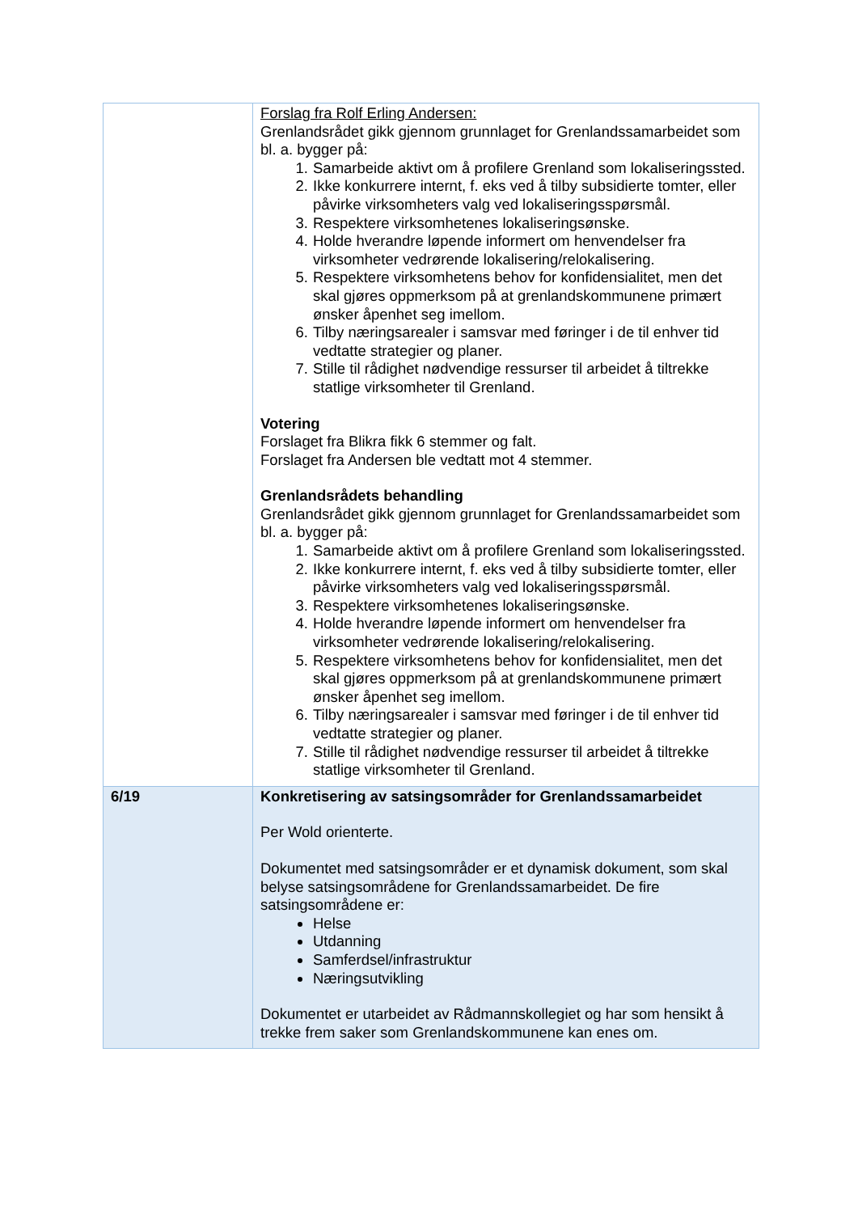| | Forslag fra Rolf Erling Andersen: Grenlandsrådet gikk gjennom grunnlaget for Grenlandssamarbeidet som bl. a. bygger på: 1. Samarbeide aktivt om å profilere Grenland som lokaliseringssted. 2. Ikke konkurrere internt, f. eks ved å tilby subsidierte tomter, eller påvirke virksomheters valg ved lokaliseringsspørsmål. 3. Respektere virksomhetenes lokaliseringsønske. 4. Holde hverandre løpende informert om henvendelser fra virksomheter vedrørende lokalisering/relokalisering. 5. Respektere virksomhetens behov for konfidensialitet, men det skal gjøres oppmerksom på at grenlandskommunene primært ønsker åpenhet seg imellom. 6. Tilby næringsarealer i samsvar med føringer i de til enhver tid vedtatte strategier og planer. 7. Stille til rådighet nødvendige ressurser til arbeidet å tiltrekke statlige virksomheter til Grenland. Votering Forslaget fra Blikra fikk 6 stemmer og falt. Forslaget fra Andersen ble vedtatt mot 4 stemmer. Grenlandsrådets behandling Grenlandsrådet gikk gjennom grunnlaget for Grenlandssamarbeidet som bl. a. bygger på: 1. Samarbeide aktivt om å profilere Grenland som lokaliseringssted. 2. Ikke konkurrere internt, f. eks ved å tilby subsidierte tomter, eller påvirke virksomheters valg ved lokaliseringsspørsmål. 3. Respektere virksomhetenes lokaliseringsønske. 4. Holde hverandre løpende informert om henvendelser fra virksomheter vedrørende lokalisering/relokalisering. 5. Respektere virksomhetens behov for konfidensialitet, men det skal gjøres oppmerksom på at grenlandskommunene primært ønsker åpenhet seg imellom. 6. Tilby næringsarealer i samsvar med føringer i de til enhver tid vedtatte strategier og planer. 7. Stille til rådighet nødvendige ressurser til arbeidet å tiltrekke statlige virksomheter til Grenland. |
| 6/19 | Konkretisering av satsingsområder for Grenlandssamarbeidet Per Wold orienterte. Dokumentet med satsingsområder er et dynamisk dokument, som skal belyse satsingsområdene for Grenlandssamarbeidet. De fire satsingsområdene er: Helse Utdanning Samferdsel/infrastruktur Næringsutvikling Dokumentet er utarbeidet av Rådmannskollegiet og har som hensikt å trekke frem saker som Grenlandskommunene kan enes om. |